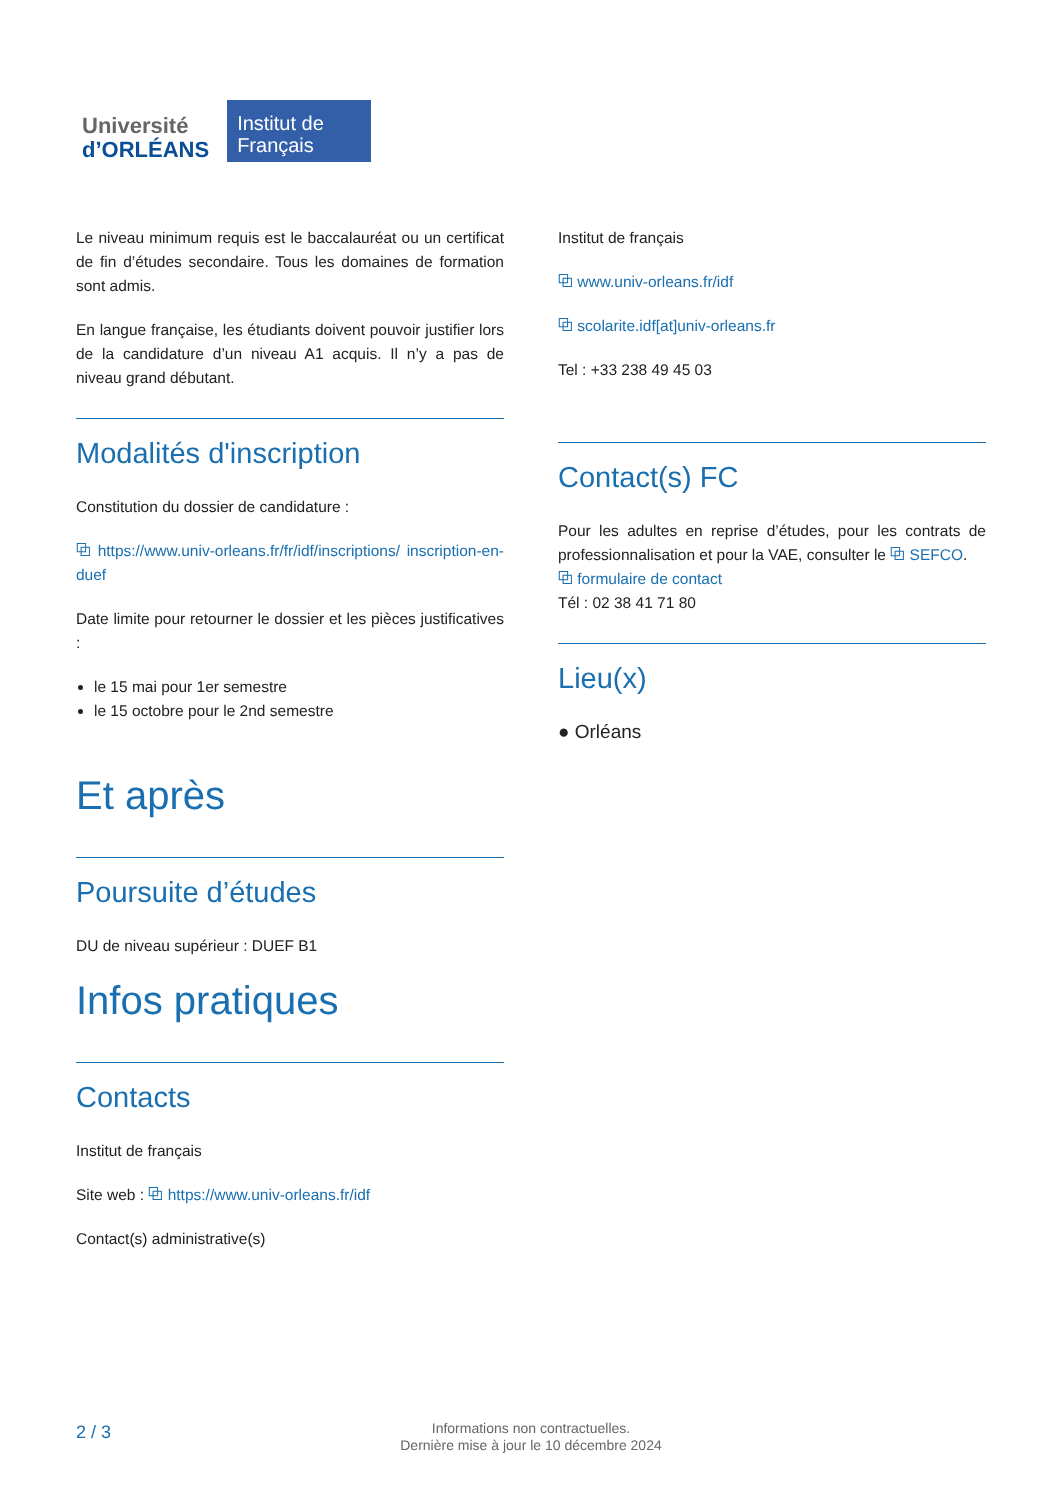Université
d’ORLÉANS
Institut de Français
Le niveau minimum requis est le baccalauréat ou un certificat de fin d’études secondaire. Tous les domaines de formation sont admis.
En langue française, les étudiants doivent pouvoir justifier lors de la candidature d’un niveau A1 acquis. Il n’y a pas de niveau grand débutant.
Modalités d'inscription
Constitution du dossier de candidature :
⧉ https://www.univ-orleans.fr/fr/idf/inscriptions/ inscription-en-duef
Date limite pour retourner le dossier et les pièces justificatives :
le 15 mai pour 1er semestre
le 15 octobre pour le 2nd semestre
Et après
Poursuite d’études
DU de niveau supérieur : DUEF B1
Infos pratiques
Contacts
Institut de français
Site web : ⧉ https://www.univ-orleans.fr/idf
Contact(s) administrative(s)
Institut de français
⧉ www.univ-orleans.fr/idf
⧉ scolarite.idf[at]univ-orleans.fr
Tel : +33 238 49 45 03
Contact(s) FC
Pour les adultes en reprise d’études, pour les contrats de professionnalisation et pour la VAE, consulter le ⧉ SEFCO.
⧉ formulaire de contact
Tél : 02 38 41 71 80
Lieu(x)
● Orléans
2 / 3
Informations non contractuelles.
Dernière mise à jour le 10 décembre 2024